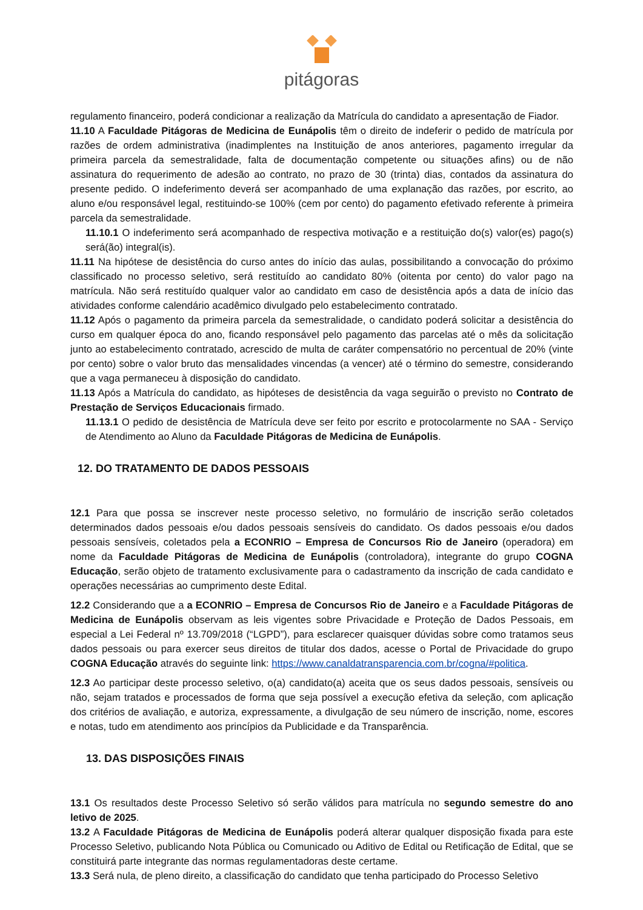pitágoras
regulamento financeiro, poderá condicionar a realização da Matrícula do candidato a apresentação de Fiador.
11.10 A Faculdade Pitágoras de Medicina de Eunápolis têm o direito de indeferir o pedido de matrícula por razões de ordem administrativa (inadimplentes na Instituição de anos anteriores, pagamento irregular da primeira parcela da semestralidade, falta de documentação competente ou situações afins) ou de não assinatura do requerimento de adesão ao contrato, no prazo de 30 (trinta) dias, contados da assinatura do presente pedido. O indeferimento deverá ser acompanhado de uma explanação das razões, por escrito, ao aluno e/ou responsável legal, restituindo-se 100% (cem por cento) do pagamento efetivado referente à primeira parcela da semestralidade.
11.10.1 O indeferimento será acompanhado de respectiva motivação e a restituição do(s) valor(es) pago(s) será(ão) integral(is).
11.11 Na hipótese de desistência do curso antes do início das aulas, possibilitando a convocação do próximo classificado no processo seletivo, será restituído ao candidato 80% (oitenta por cento) do valor pago na matrícula. Não será restituído qualquer valor ao candidato em caso de desistência após a data de início das atividades conforme calendário acadêmico divulgado pelo estabelecimento contratado.
11.12 Após o pagamento da primeira parcela da semestralidade, o candidato poderá solicitar a desistência do curso em qualquer época do ano, ficando responsável pelo pagamento das parcelas até o mês da solicitação junto ao estabelecimento contratado, acrescido de multa de caráter compensatório no percentual de 20% (vinte por cento) sobre o valor bruto das mensalidades vincendas (a vencer) até o término do semestre, considerando que a vaga permaneceu à disposição do candidato.
11.13 Após a Matrícula do candidato, as hipóteses de desistência da vaga seguirão o previsto no Contrato de Prestação de Serviços Educacionais firmado.
11.13.1 O pedido de desistência de Matrícula deve ser feito por escrito e protocolarmente no SAA - Serviço de Atendimento ao Aluno da Faculdade Pitágoras de Medicina de Eunápolis.
12. DO TRATAMENTO DE DADOS PESSOAIS
12.1 Para que possa se inscrever neste processo seletivo, no formulário de inscrição serão coletados determinados dados pessoais e/ou dados pessoais sensíveis do candidato. Os dados pessoais e/ou dados pessoais sensíveis, coletados pela a ECONRIO – Empresa de Concursos Rio de Janeiro (operadora) em nome da Faculdade Pitágoras de Medicina de Eunápolis (controladora), integrante do grupo COGNA Educação, serão objeto de tratamento exclusivamente para o cadastramento da inscrição de cada candidato e operações necessárias ao cumprimento deste Edital.
12.2 Considerando que a a ECONRIO – Empresa de Concursos Rio de Janeiro e a Faculdade Pitágoras de Medicina de Eunápolis observam as leis vigentes sobre Privacidade e Proteção de Dados Pessoais, em especial a Lei Federal nº 13.709/2018 (“LGPD”), para esclarecer quaisquer dúvidas sobre como tratamos seus dados pessoais ou para exercer seus direitos de titular dos dados, acesse o Portal de Privacidade do grupo COGNA Educação através do seguinte link: https://www.canaldatransparencia.com.br/cogna/#politica.
12.3 Ao participar deste processo seletivo, o(a) candidato(a) aceita que os seus dados pessoais, sensíveis ou não, sejam tratados e processados de forma que seja possível a execução efetiva da seleção, com aplicação dos critérios de avaliação, e autoriza, expressamente, a divulgação de seu número de inscrição, nome, escores e notas, tudo em atendimento aos princípios da Publicidade e da Transparência.
13. DAS DISPOSIÇÕES FINAIS
13.1 Os resultados deste Processo Seletivo só serão válidos para matrícula no segundo semestre do ano letivo de 2025.
13.2 A Faculdade Pitágoras de Medicina de Eunápolis poderá alterar qualquer disposição fixada para este Processo Seletivo, publicando Nota Pública ou Comunicado ou Aditivo de Edital ou Retificação de Edital, que se constituirá parte integrante das normas regulamentadoras deste certame.
13.3 Será nula, de pleno direito, a classificação do candidato que tenha participado do Processo Seletivo